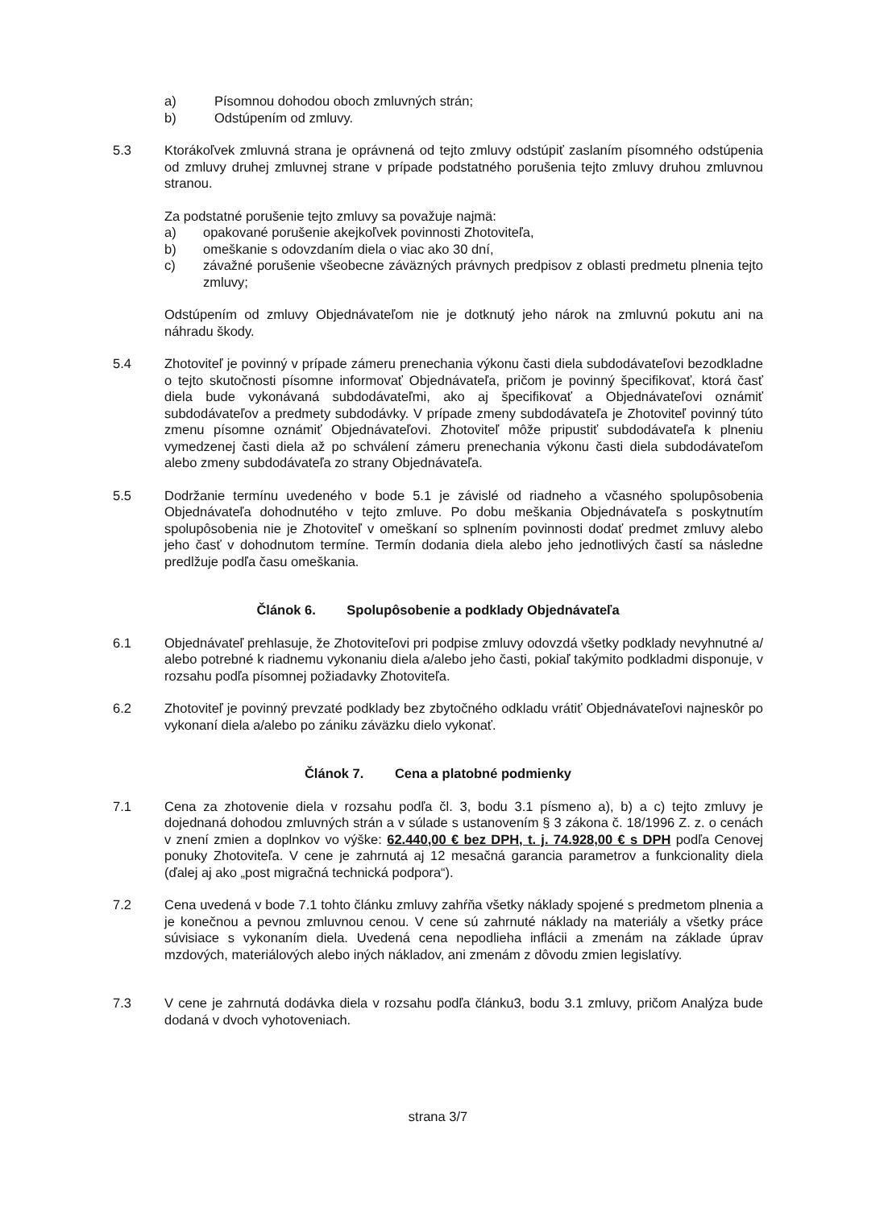a) Písomnou dohodou oboch zmluvných strán;
b) Odstúpením od zmluvy.
5.3 Ktorákoľvek zmluvná strana je oprávnená od tejto zmluvy odstúpiť zaslaním písomného odstúpenia od zmluvy druhej zmluvnej strane v prípade podstatného porušenia tejto zmluvy druhou zmluvnou stranou.
Za podstatné porušenie tejto zmluvy sa považuje najmä:
a) opakované porušenie akejkoľvek povinnosti Zhotoviteľa,
b) omeškanie s odovzdaním diela o viac ako 30 dní,
c) závažné porušenie všeobecne záväzných právnych predpisov z oblasti predmetu plnenia tejto zmluvy;
Odstúpením od zmluvy Objednávateľom nie je dotknutý jeho nárok na zmluvnú pokutu ani na náhradu škody.
5.4 Zhotoviteľ je povinný v prípade zámeru prenechania výkonu časti diela subdodávateľovi bezodkladne o tejto skutočnosti písomne informovať Objednávateľa, pričom je povinný špecifikovať, ktorá časť diela bude vykonávaná subdodávateľmi, ako aj špecifikovať a Objednávateľovi oznámiť subdodávateľov a predmety subdodávky. V prípade zmeny subdodávateľa je Zhotoviteľ povinný túto zmenu písomne oznámiť Objednávateľovi. Zhotoviteľ môže pripustiť subdodávateľa k plneniu vymedzenej časti diela až po schválení zámeru prenechania výkonu časti diela subdodávateľom alebo zmeny subdodávateľa zo strany Objednávateľa.
5.5 Dodržanie termínu uvedeného v bode 5.1 je závislé od riadneho a včasného spolupôsobenia Objednávateľa dohodnutého v tejto zmluve. Po dobu meškania Objednávateľa s poskytnutím spolupôsobenia nie je Zhotoviteľ v omeškaní so splnením povinnosti dodať predmet zmluvy alebo jeho časť v dohodnutom termíne. Termín dodania diela alebo jeho jednotlivých častí sa následne predlžuje podľa času omeškania.
Článok 6. Spolupôsobenie a podklady Objednávateľa
6.1 Objednávateľ prehlasuje, že Zhotoviteľovi pri podpise zmluvy odovzdá všetky podklady nevyhnutné a/ alebo potrebné k riadnemu vykonaniu diela a/alebo jeho časti, pokiaľ takýmito podkladmi disponuje, v rozsahu podľa písomnej požiadavky Zhotoviteľa.
6.2 Zhotoviteľ je povinný prevzaté podklady bez zbytočného odkladu vrátiť Objednávateľovi najneskôr po vykonaní diela a/alebo po zániku záväzku dielo vykonať.
Článok 7. Cena a platobné podmienky
7.1 Cena za zhotovenie diela v rozsahu podľa čl. 3, bodu 3.1 písmeno a), b) a c) tejto zmluvy je dojednaná dohodou zmluvných strán a v súlade s ustanovením § 3 zákona č. 18/1996 Z. z. o cenách v znení zmien a doplnkov vo výške: 62.440,00 € bez DPH, t. j. 74.928,00 € s DPH podľa Cenovej ponuky Zhotoviteľa. V cene je zahrnutá aj 12 mesačná garancia parametrov a funkcionality diela (ďalej aj ako „post migračná technická podpora“).
7.2 Cena uvedená v bode 7.1 tohto článku zmluvy zahŕňa všetky náklady spojené s predmetom plnenia a je konečnou a pevnou zmluvnou cenou. V cene sú zahrnuté náklady na materiály a všetky práce súvisiace s vykonaním diela. Uvedená cena nepodlieha inflácii a zmenám na základe úprav mzdových, materiálových alebo iných nákladov, ani zmenám z dôvodu zmien legislatívy.
7.3 V cene je zahrnutá dodávka diela v rozsahu podľa článku3, bodu 3.1 zmluvy, pričom Analýza bude dodaná v dvoch vyhotoveniach.
strana 3/7